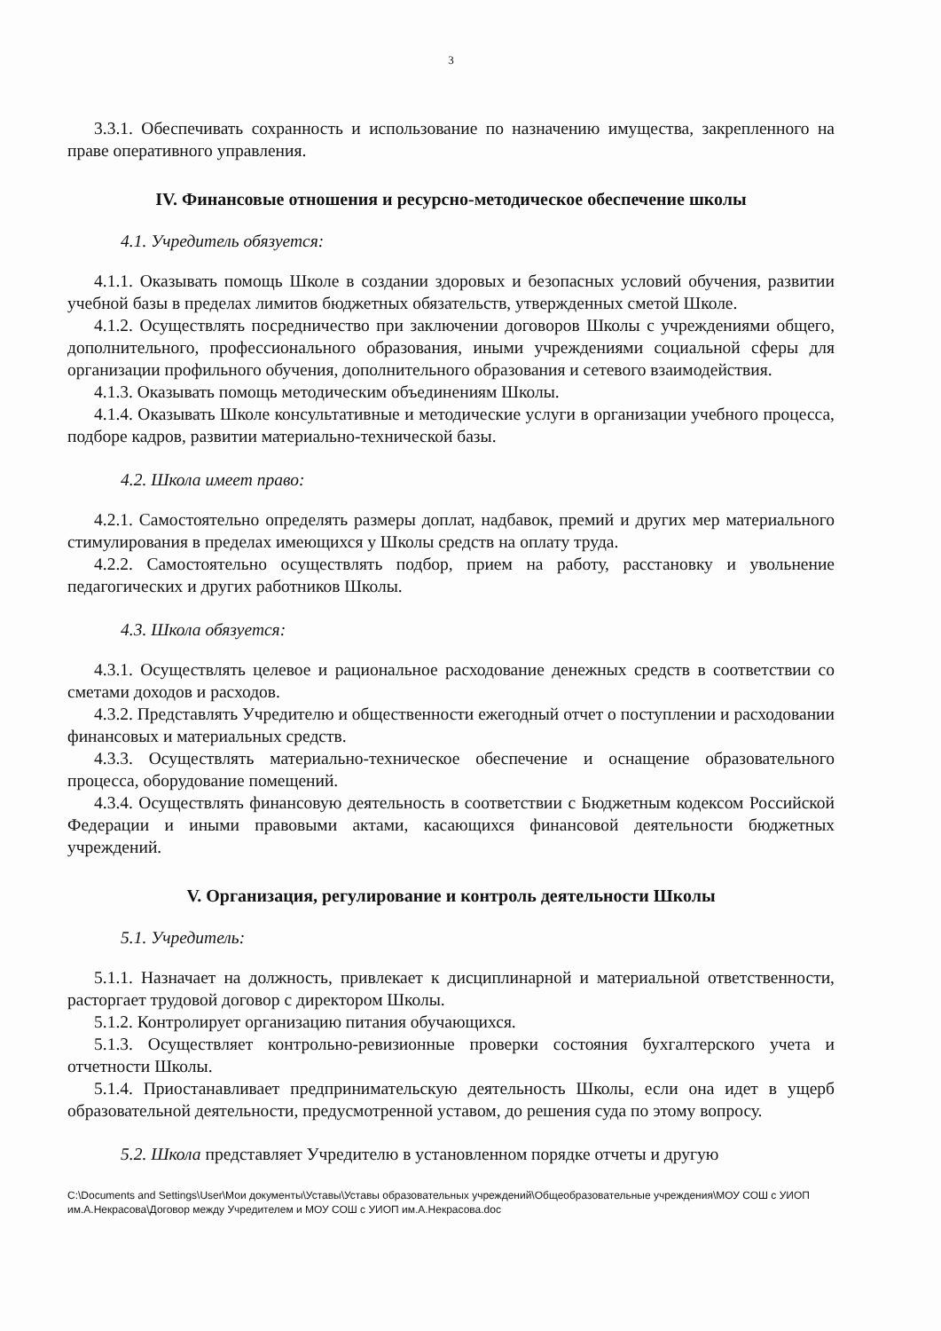3
3.3.1. Обеспечивать сохранность и использование по назначению имущества, закрепленного на праве оперативного управления.
IV. Финансовые отношения и ресурсно-методическое обеспечение школы
4.1. Учредитель обязуется:
4.1.1. Оказывать помощь Школе в создании здоровых и безопасных условий обучения, развитии учебной базы в пределах лимитов бюджетных обязательств, утвержденных сметой Школе.
4.1.2. Осуществлять посредничество при заключении договоров Школы с учреждениями общего, дополнительного, профессионального образования, иными учреждениями социальной сферы для организации профильного обучения, дополнительного образования и сетевого взаимодействия.
4.1.3. Оказывать помощь методическим объединениям Школы.
4.1.4. Оказывать Школе консультативные и методические услуги в организации учебного процесса, подборе кадров, развитии материально-технической базы.
4.2. Школа имеет право:
4.2.1. Самостоятельно определять размеры доплат, надбавок, премий и других мер материального стимулирования в пределах имеющихся у Школы средств на оплату труда.
4.2.2. Самостоятельно осуществлять подбор, прием на работу, расстановку и увольнение педагогических и других работников Школы.
4.3. Школа обязуется:
4.3.1. Осуществлять целевое и рациональное расходование денежных средств в соответствии со сметами доходов и расходов.
4.3.2. Представлять Учредителю и общественности ежегодный отчет о поступлении и расходовании финансовых и материальных средств.
4.3.3. Осуществлять материально-техническое обеспечение и оснащение образовательного процесса, оборудование помещений.
4.3.4. Осуществлять финансовую деятельность в соответствии с Бюджетным кодексом Российской Федерации и иными правовыми актами, касающихся финансовой деятельности бюджетных учреждений.
V. Организация, регулирование и контроль деятельности Школы
5.1. Учредитель:
5.1.1. Назначает на должность, привлекает к дисциплинарной и материальной ответственности, расторгает трудовой договор с директором Школы.
5.1.2. Контролирует организацию питания обучающихся.
5.1.3. Осуществляет контрольно-ревизионные проверки состояния бухгалтерского учета и отчетности Школы.
5.1.4. Приостанавливает предпринимательскую деятельность Школы, если она идет в ущерб образовательной деятельности, предусмотренной уставом, до решения суда по этому вопросу.
5.2. Школа представляет Учредителю в установленном порядке отчеты и другую
C:\Documents and Settings\User\Мои документы\Уставы\Уставы образовательных учреждений\Общеобразовательные учреждения\МОУ СОШ с УИОП им.А.Некрасова\Договор между Учредителем и МОУ СОШ с УИОП им.А.Некрасова.doc